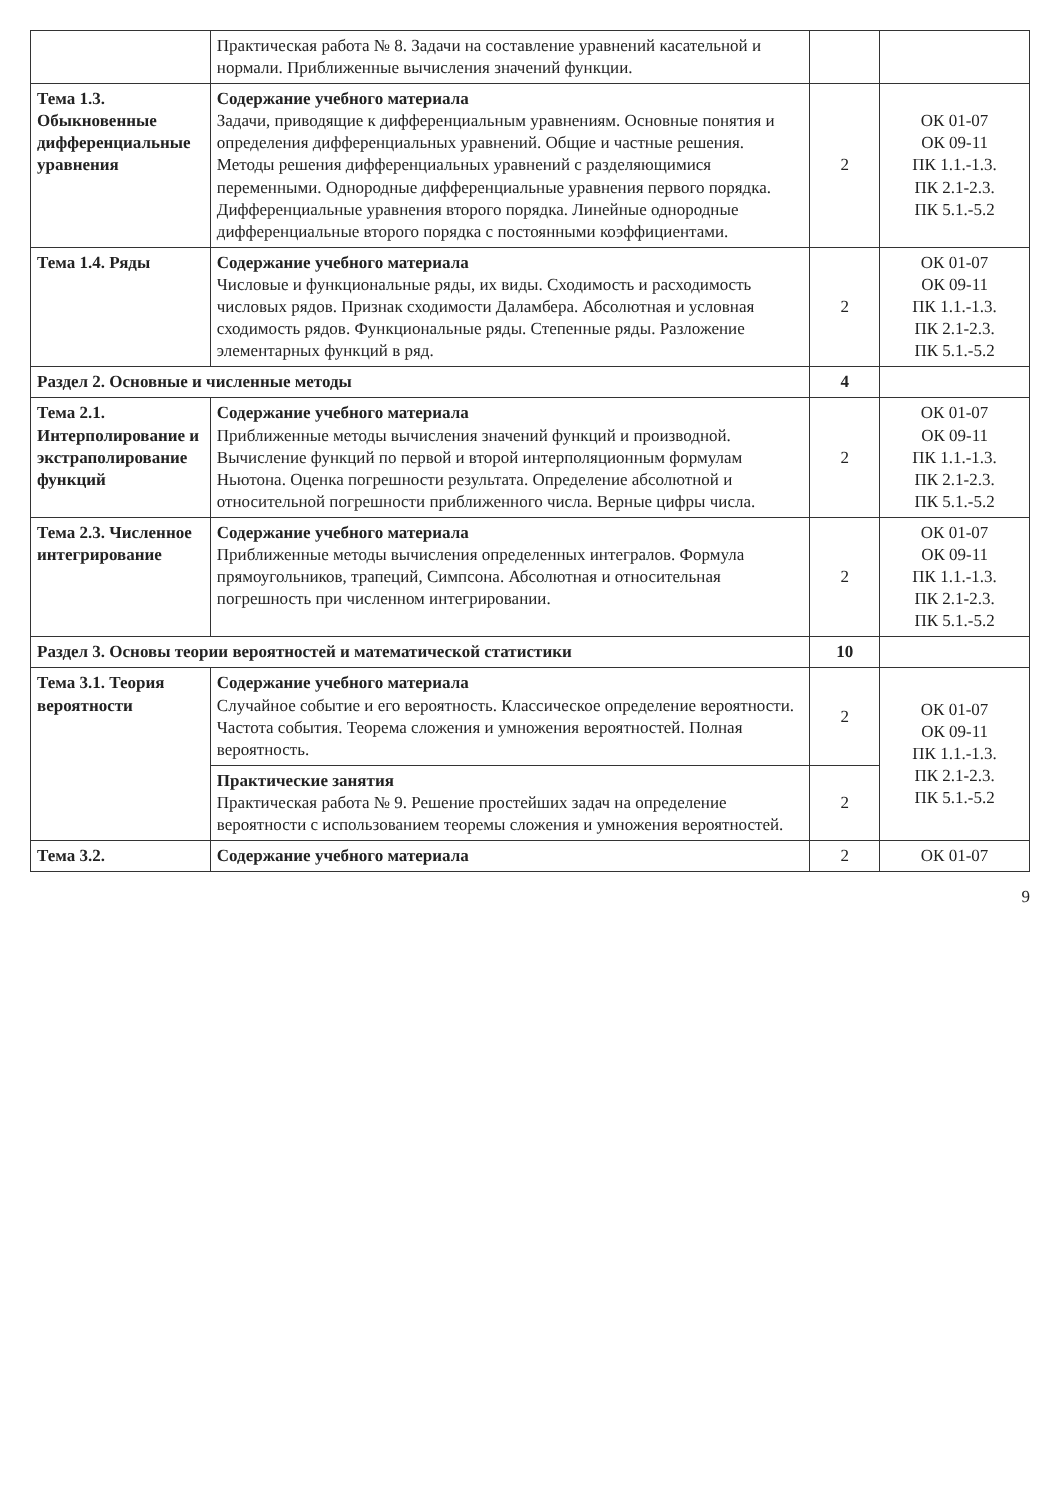| | Практическая работа № 8. Задачи на составление уравнений касательной и нормали. Приближенные вычисления значений функции. | | |
| Тема 1.3. Обыкновенные дифференциальные уравнения | Содержание учебного материала Задачи, приводящие к дифференциальным уравнениям. Основные понятия и определения дифференциальных уравнений. Общие и частные решения. Методы решения дифференциальных уравнений с разделяющимися переменными. Однородные дифференциальные уравнения первого порядка. Дифференциальные уравнения второго порядка. Линейные однородные дифференциальные второго порядка с постоянными коэффициентами. | 2 | ОК 01-07 ОК 09-11 ПК 1.1.-1.3. ПК 2.1-2.3. ПК 5.1.-5.2 |
| Тема 1.4. Ряды | Содержание учебного материала Числовые и функциональные ряды, их виды. Сходимость и расходимость числовых рядов. Признак сходимости Даламбера. Абсолютная и условная сходимость рядов. Функциональные ряды. Степенные ряды. Разложение элементарных функций в ряд. | 2 | ОК 01-07 ОК 09-11 ПК 1.1.-1.3. ПК 2.1-2.3. ПК 5.1.-5.2 |
| Раздел 2. Основные и численные методы | | 4 | |
| Тема 2.1. Интерполирование и экстраполирование функций | Содержание учебного материала Приближенные методы вычисления значений функций и производной. Вычисление функций по первой и второй интерполяционным формулам Ньютона. Оценка погрешности результата. Определение абсолютной и относительной погрешности приближенного числа. Верные цифры числа. | 2 | ОК 01-07 ОК 09-11 ПК 1.1.-1.3. ПК 2.1-2.3. ПК 5.1.-5.2 |
| Тема 2.3. Численное интегрирование | Содержание учебного материала Приближенные методы вычисления определенных интегралов. Формула прямоугольников, трапеций, Симпсона. Абсолютная и относительная погрешность при численном интегрировании. | 2 | ОК 01-07 ОК 09-11 ПК 1.1.-1.3. ПК 2.1-2.3. ПК 5.1.-5.2 |
| Раздел 3. Основы теории вероятностей и математической статистики | | 10 | |
| Тема 3.1. Теория вероятности | Содержание учебного материала Случайное событие и его вероятность. Классическое определение вероятности. Частота события. Теорема сложения и умножения вероятностей. Полная вероятность. | 2 | ОК 01-07 ОК 09-11 ПК 1.1.-1.3. ПК 2.1-2.3. ПК 5.1.-5.2 |
| | Практические занятия Практическая работа № 9. Решение простейших задач на определение вероятности с использованием теоремы сложения и умножения вероятностей. | 2 | |
| Тема 3.2. | Содержание учебного материала | 2 | ОК 01-07 |
9